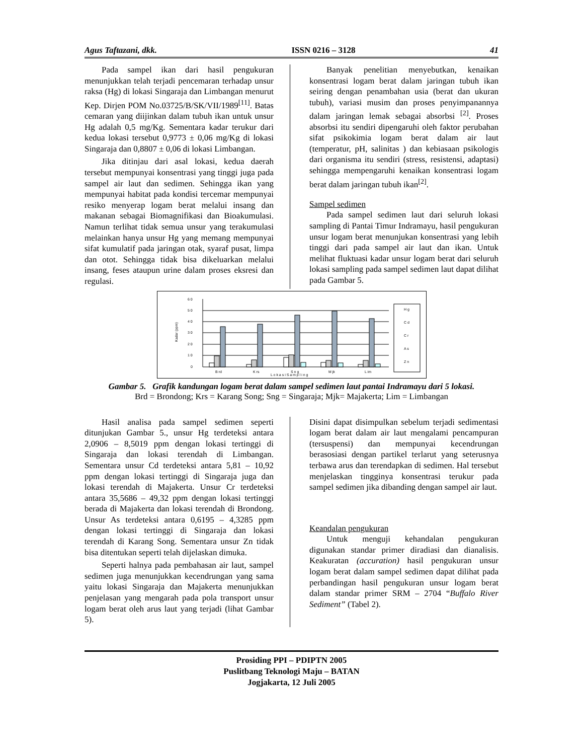Agus Taftazani, dkk. ISSN 0216 – 3128 41
Pada sampel ikan dari hasil pengukuran menunjukkan telah terjadi pencemaran terhadap unsur raksa (Hg) di lokasi Singaraja dan Limbangan menurut Kep. Dirjen POM No.03725/B/SK/VII/1989<sup>[11]</sup>. Batas cemaran yang diijinkan dalam tubuh ikan untuk unsur Hg adalah 0,5 mg/Kg. Sementara kadar terukur dari kedua lokasi tersebut 0,9773 ± 0,06 mg/Kg di lokasi Singaraja dan 0,8807 ± 0,06 di lokasi Limbangan.
Jika ditinjau dari asal lokasi, kedua daerah tersebut mempunyai konsentrasi yang tinggi juga pada sampel air laut dan sedimen. Sehingga ikan yang mempunyai habitat pada kondisi tercemar mempunyai resiko menyerap logam berat melalui insang dan makanan sebagai Biomagnifikasi dan Bioakumulasi. Namun terlihat tidak semua unsur yang terakumulasi melainkan hanya unsur Hg yang memang mempunyai sifat kumulatif pada jaringan otak, syaraf pusat, limpa dan otot. Sehingga tidak bisa dikeluarkan melalui insang, feses ataupun urine dalam proses eksresi dan regulasi.
Banyak penelitian menyebutkan, kenaikan konsentrasi logam berat dalam jaringan tubuh ikan seiring dengan penambahan usia (berat dan ukuran tubuh), variasi musim dan proses penyimpanannya dalam jaringan lemak sebagai absorbsi <sup>[2]</sup>. Proses absorbsi itu sendiri dipengaruhi oleh faktor perubahan sifat psikokimia logam berat dalam air laut (temperatur, pH, salinitas ) dan kebiasaan psikologis dari organisma itu sendiri (stress, resistensi, adaptasi) sehingga mempengaruhi kenaikan konsentrasi logam berat dalam jaringan tubuh ikan<sup>[2]</sup>.
Sampel sedimen
Pada sampel sedimen laut dari seluruh lokasi sampling di Pantai Timur Indramayu, hasil pengukuran unsur logam berat menunjukan konsentrasi yang lebih tinggi dari pada sampel air laut dan ikan. Untuk melihat fluktuasi kadar unsur logam berat dari seluruh lokasi sampling pada sampel sedimen laut dapat dilihat pada Gambar 5.
6 0
5 0
4 0
3 0
2 0
1 0
0
Kadar (ppm)
B rd
K rs
S n g
M jk
L im
L o k a s i S a m p l i n g
H g
C d
C r
A s
Z n
Gambar 5. Grafik kandungan logam berat dalam sampel sedimen laut pantai Indramayu dari 5 lokasi.
Brd = Brondong; Krs = Karang Song; Sng = Singaraja; Mjk= Majakerta; Lim = Limbangan
Hasil analisa pada sampel sedimen seperti ditunjukan Gambar 5., unsur Hg terdeteksi antara 2,0906 – 8,5019 ppm dengan lokasi tertinggi di Singaraja dan lokasi terendah di Limbangan. Sementara unsur Cd terdeteksi antara 5,81 – 10,92 ppm dengan lokasi tertinggi di Singaraja juga dan lokasi terendah di Majakerta. Unsur Cr terdeteksi antara 35,5686 – 49,32 ppm dengan lokasi tertinggi berada di Majakerta dan lokasi terendah di Brondong. Unsur As terdeteksi antara 0,6195 – 4,3285 ppm dengan lokasi tertinggi di Singaraja dan lokasi terendah di Karang Song. Sementara unsur Zn tidak bisa ditentukan seperti telah dijelaskan dimuka.
Seperti halnya pada pembahasan air laut, sampel sedimen juga menunjukkan kecendrungan yang sama yaitu lokasi Singaraja dan Majakerta menunjukkan penjelasan yang mengarah pada pola transport unsur logam berat oleh arus laut yang terjadi (lihat Gambar 5).
Disini dapat disimpulkan sebelum terjadi sedimentasi logam berat dalam air laut mengalami pencampuran (tersuspensi) dan mempunyai kecendrungan berasosiasi dengan partikel terlarut yang seterusnya terbawa arus dan terendapkan di sedimen. Hal tersebut menjelaskan tingginya konsentrasi terukur pada sampel sedimen jika dibanding dengan sampel air laut.
Keandalan pengukuran
Untuk menguji kehandalan pengukuran digunakan standar primer diradiasi dan dianalisis. Keakuratan (accuration) hasil pengukuran unsur logam berat dalam sampel sedimen dapat dilihat pada perbandingan hasil pengukuran unsur logam berat dalam standar primer SRM – 2704 “Buffalo River Sediment” (Tabel 2).
Prosiding PPI – PDIPTN 2005
Puslitbang Teknologi Maju – BATAN
Jogjakarta, 12 Juli 2005